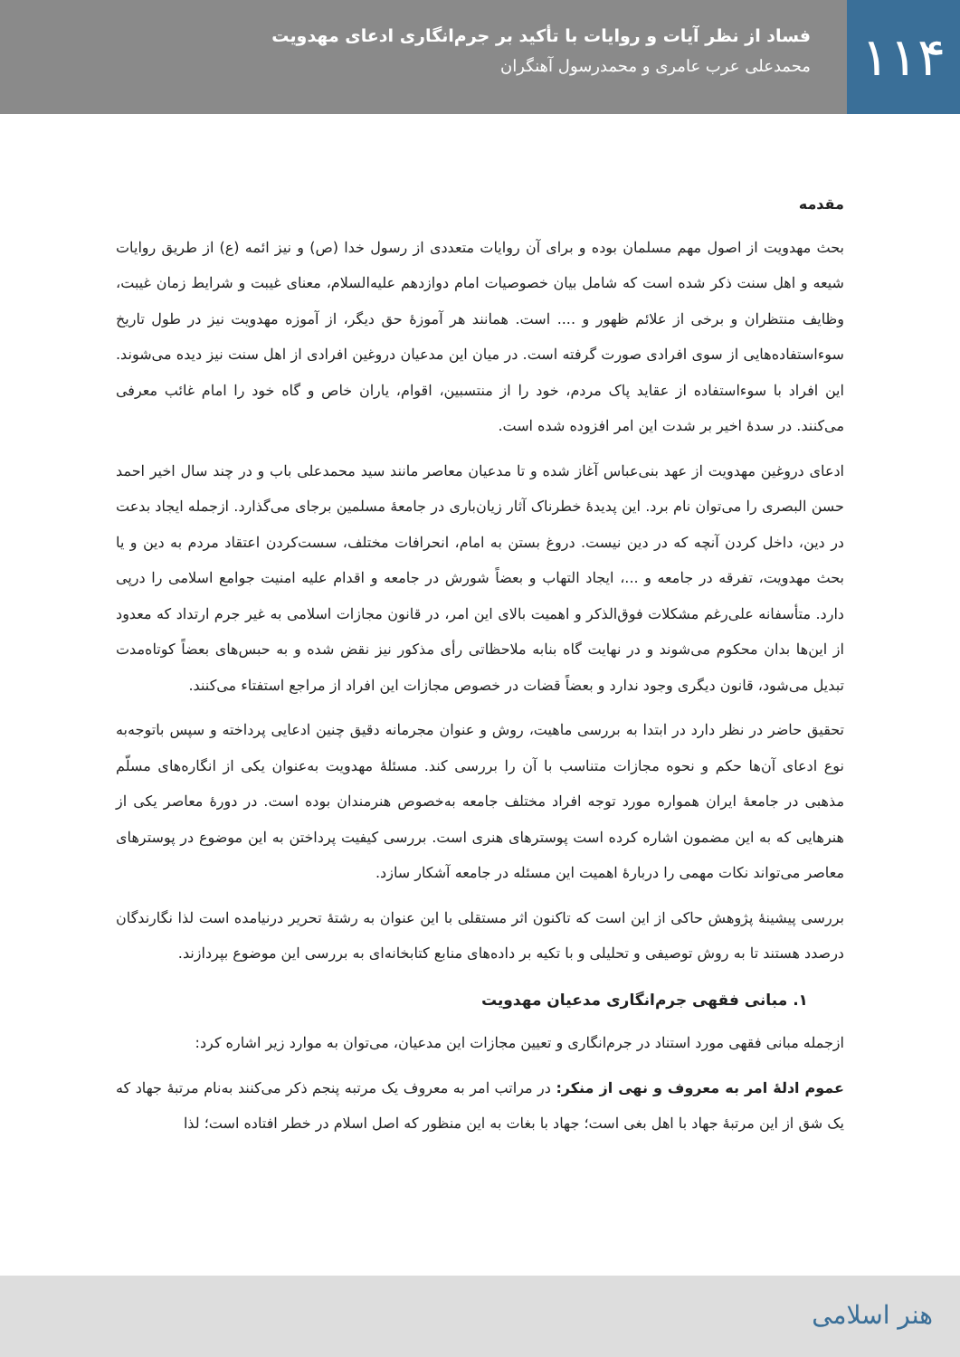۱۱۴
فساد از نظر آیات و روایات با تأکید بر جرم‌انگاری ادعای مهدویت
محمدعلی عرب عامری و محمدرسول آهنگران
مقدمه
بحث مهدویت از اصول مهم مسلمان بوده و برای آن روایات متعددی از رسول خدا (ص) و نیز ائمه (ع) از طریق روایات شیعه و اهل سنت ذکر شده است که شامل بیان خصوصیات امام دوازدهم علیه‌السلام، معنای غیبت و شرایط زمان غیبت، وظایف منتظران و برخی از علائم ظهور و .... است. همانند هر آموزهٔ حق دیگر، از آموزه مهدویت نیز در طول تاریخ سوءاستفاده‌هایی از سوی افرادی صورت گرفته است. در میان این مدعیان دروغین افرادی از اهل سنت نیز دیده می‌شوند. این افراد با سوءاستفاده از عقاید پاک مردم، خود را از منتسبین، اقوام، یاران خاص و گاه خود را امام غائب معرفی می‌کنند. در سدهٔ اخیر بر شدت این امر افزوده شده است.
ادعای دروغین مهدویت از عهد بنی‌عباس آغاز شده و تا مدعیان معاصر مانند سید محمدعلی باب و در چند سال اخیر احمد حسن البصری را می‌توان نام برد. این پدیدهٔ خطرناک آثار زیان‌باری در جامعهٔ مسلمین برجای می‌گذارد. ازجمله ایجاد بدعت در دین، داخل کردن آنچه که در دین نیست. دروغ بستن به امام، انحرافات مختلف، سست‌کردن اعتقاد مردم به دین و یا بحث مهدویت، تفرقه در جامعه و ...، ایجاد التهاب و بعضاً شورش در جامعه و اقدام علیه امنیت جوامع اسلامی را درپی دارد. متأسفانه علی‌رغم مشکلات فوق‌الذکر و اهمیت بالای این امر، در قانون مجازات اسلامی به غیر جرم ارتداد که معدود از این‌ها بدان محکوم می‌شوند و در نهایت گاه بنابه ملاحظاتی رأی مذکور نیز نقض شده و به حبس‌های بعضاً کوتاه‌مدت تبدیل می‌شود، قانون دیگری وجود ندارد و بعضاً قضات در خصوص مجازات این افراد از مراجع استفتاء می‌کنند.
تحقیق حاضر در نظر دارد در ابتدا به بررسی ماهیت، روش و عنوان مجرمانه دقیق چنین ادعایی پرداخته و سپس باتوجه‌به نوع ادعای آن‌ها حکم و نحوه مجازات متناسب با آن را بررسی کند. مسئلهٔ مهدویت به‌عنوان یکی از انگاره‌های مسلّم مذهبی در جامعهٔ ایران همواره مورد توجه افراد مختلف جامعه به‌خصوص هنرمندان بوده است. در دورهٔ معاصر یکی از هنرهایی که به این مضمون اشاره کرده است پوسترهای هنری است. بررسی کیفیت پرداختن به این موضوع در پوسترهای معاصر می‌تواند نکات مهمی را دربارهٔ اهمیت این مسئله در جامعه آشکار سازد.
بررسی پیشینهٔ پژوهش حاکی از این است که تاکنون اثر مستقلی با این عنوان به رشتهٔ تحریر درنیامده است لذا نگارندگان درصدد هستند تا به روش توصیفی و تحلیلی و با تکیه بر داده‌های منابع کتابخانه‌ای به بررسی این موضوع بپردازند.
۱. مبانی فقهی جرم‌انگاری مدعیان مهدویت
ازجمله مبانی فقهی مورد استناد در جرم‌انگاری و تعیین مجازات این مدعیان، می‌توان به موارد زیر اشاره کرد:
عموم ادلهٔ امر به معروف و نهی از منکر: در مراتب امر به معروف یک مرتبه پنجم ذکر می‌کنند به‌نام مرتبهٔ جهاد که یک شق از این مرتبهٔ جهاد با اهل بغی است؛ جهاد با بغات به این منظور که اصل اسلام در خطر افتاده است؛ لذا
هنر اسلامی